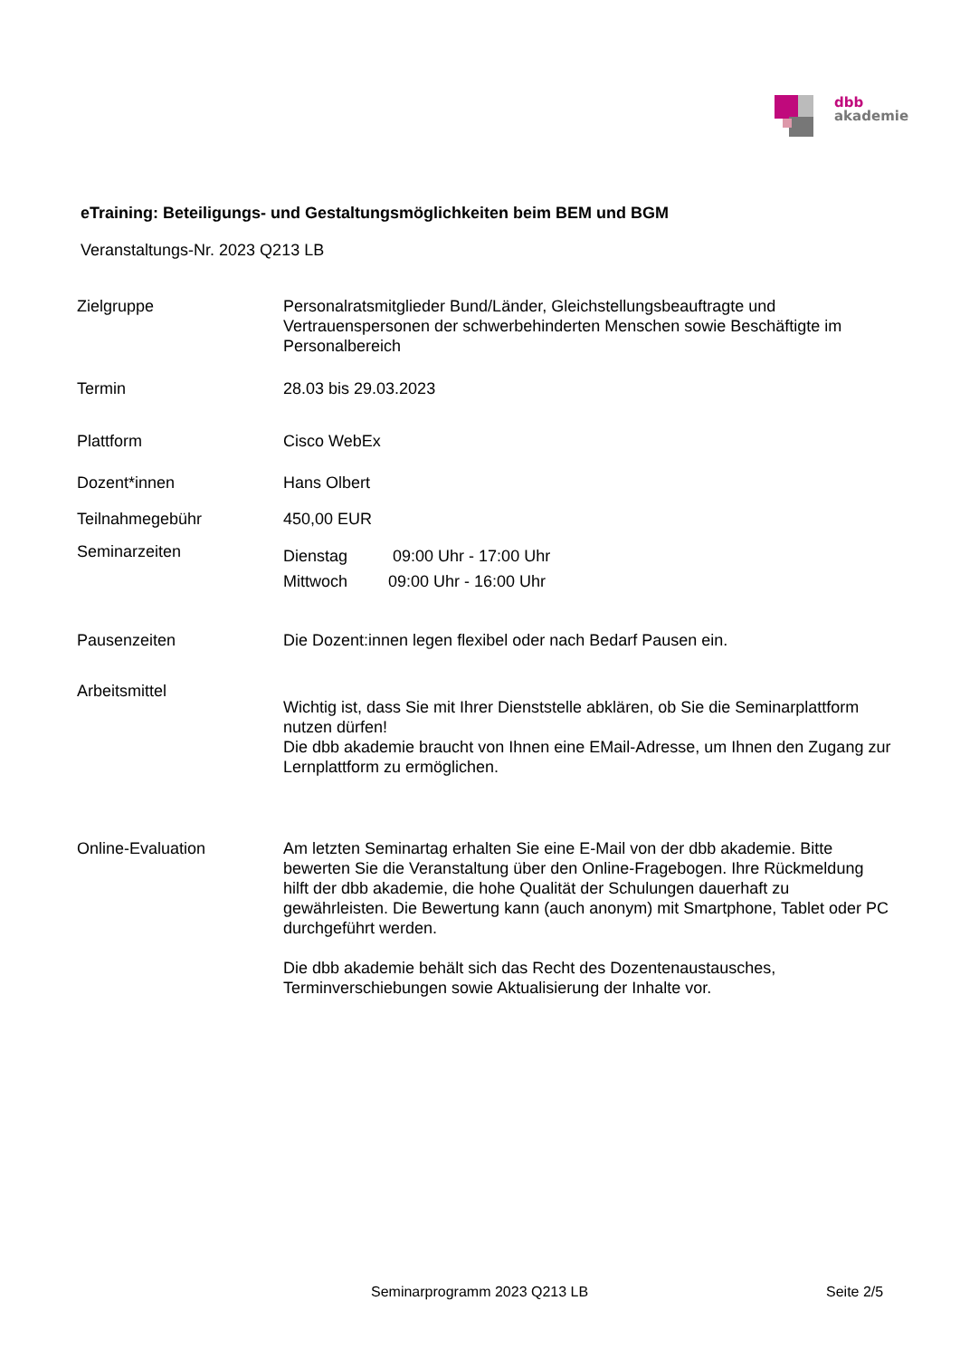dbb
akademie
eTraining: Beteiligungs- und Gestaltungsmöglichkeiten beim BEM und BGM
Veranstaltungs-Nr. 2023 Q213 LB
Zielgruppe Personalratsmitglieder Bund/Länder, Gleichstellungsbeauftragte und Vertrauenspersonen der schwerbehinderten Menschen sowie Beschäftigte im Personalbereich
Termin 28.03 bis 29.03.2023
Plattform Cisco WebEx
Dozent*innen Hans Olbert
Teilnahmegebühr 450,00 EUR
Seminarzeiten
Dienstag 09:00 Uhr - 17:00 Uhr
Mittwoch 09:00 Uhr - 16:00 Uhr
Pausenzeiten Die Dozent:innen legen flexibel oder nach Bedarf Pausen ein.
Arbeitsmittel
Wichtig ist, dass Sie mit Ihrer Dienststelle abklären, ob Sie die Seminarplattform nutzen dürfen!
Die dbb akademie braucht von Ihnen eine EMail-Adresse, um Ihnen den Zugang zur Lernplattform zu ermöglichen.
Online-Evaluation Am letzten Seminartag erhalten Sie eine E-Mail von der dbb akademie. Bitte bewerten Sie die Veranstaltung über den Online-Fragebogen. Ihre Rückmeldung hilft der dbb akademie, die hohe Qualität der Schulungen dauerhaft zu gewährleisten. Die Bewertung kann (auch anonym) mit Smartphone, Tablet oder PC durchgeführt werden.
Die dbb akademie behält sich das Recht des Dozentenaustausches, Terminverschiebungen sowie Aktualisierung der Inhalte vor.
Seminarprogramm 2023 Q213 LB Seite 2/5